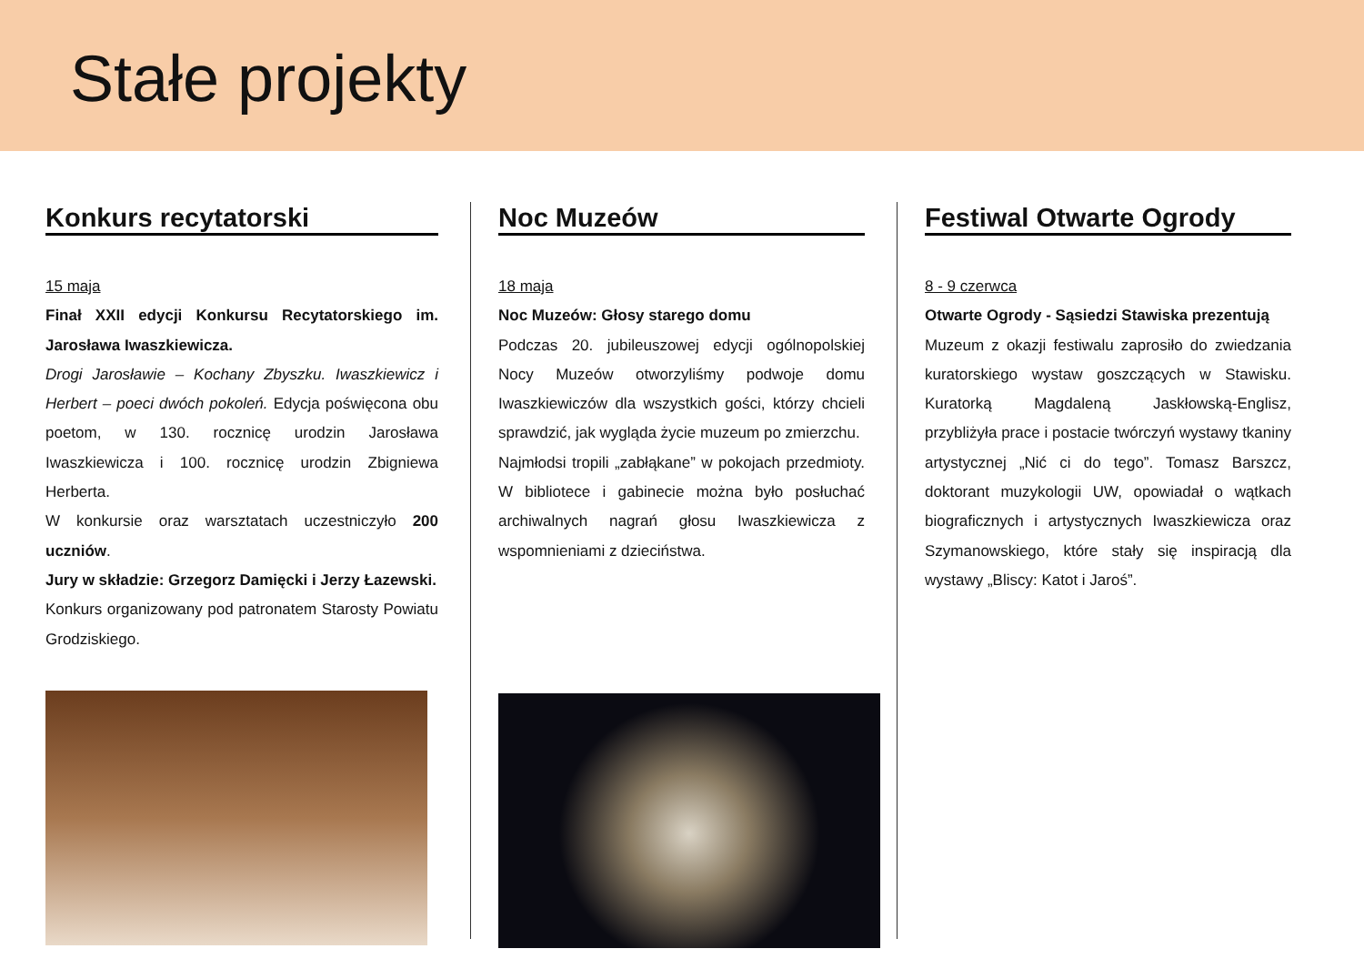Stałe projekty
Konkurs recytatorski
15 maja
Finał XXII edycji Konkursu Recytatorskiego im. Jarosława Iwaszkiewicza.
Drogi Jarosławie – Kochany Zbyszku. Iwaszkiewicz i Herbert – poeci dwóch pokoleń. Edycja poświęcona obu poetom, w 130. rocznicę urodzin Jarosława Iwaszkiewicza i 100. rocznicę urodzin Zbigniewa Herberta.
W konkursie oraz warsztatach uczestniczyło 200 uczniów.
Jury w składzie: Grzegorz Damięcki i Jerzy Łazewski.
Konkurs organizowany pod patronatem Starosty Powiatu Grodziskiego.
Noc Muzeów
18 maja
Noc Muzeów: Głosy starego domu
Podczas 20. jubileuszowej edycji ogólnopolskiej Nocy Muzeów otworzyliśmy podwoje domu Iwaszkiewiczów dla wszystkich gości, którzy chcieli sprawdzić, jak wygląda życie muzeum po zmierzchu.
Najmłodsi tropili „zabłąkane” w pokojach przedmioty. W bibliotece i gabinecie można było posłuchać archiwalnych nagrań głosu Iwaszkiewicza z wspomnieniami z dzieciństwa.
Festiwal Otwarte Ogrody
8 - 9 czerwca
Otwarte Ogrody - Sąsiedzi Stawiska prezentują
Muzeum z okazji festiwalu zaprosiło do zwiedzania kuratorskiego wystaw goszczących w Stawisku. Kuratorką Magdaleną Jaskłowską-Englisz, przybliżyła prace i postacie twórczyń wystawy tkaniny artystycznej „Nić ci do tego”. Tomasz Barszcz, doktorant muzykologii UW, opowiadał o wątkach biograficznych i artystycznych Iwaszkiewicza oraz Szymanowskiego, które stały się inspiracją dla wystawy „Bliscy: Katot i Jaroś”.